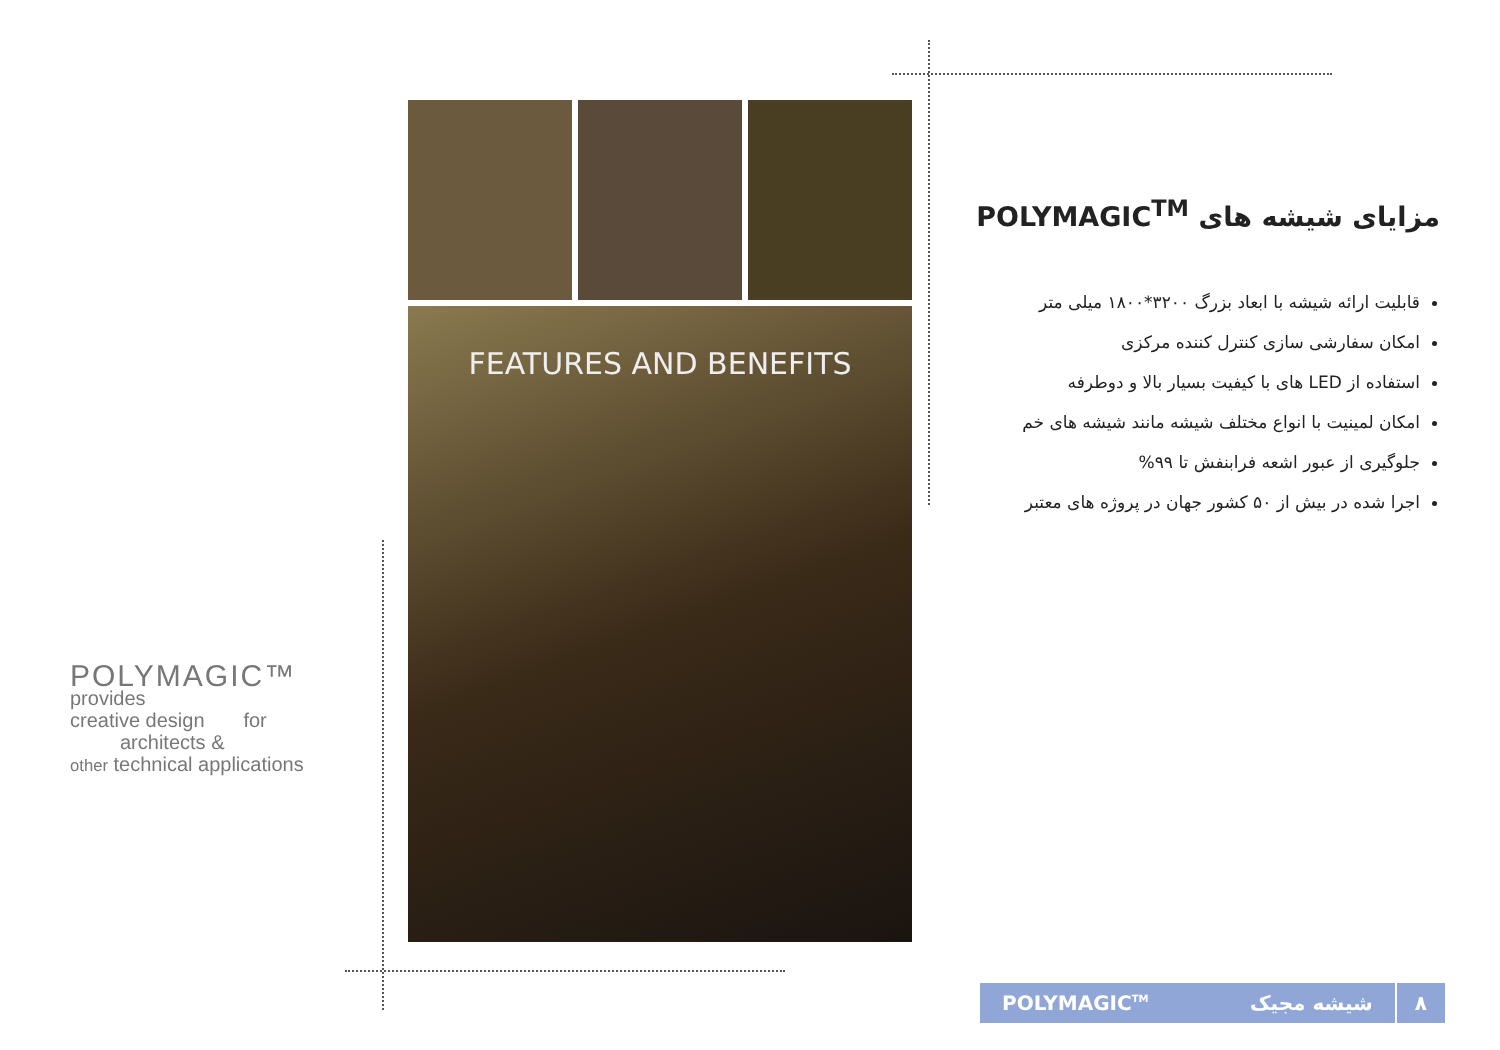POLYMAGIC™
provides
creative design for
architects &
other technical applications
FEATURES AND BENEFITS
مزایای شیشه های POLYMAGIC<sup>TM</sup>
قابلیت ارائه شیشه با ابعاد بزرگ ۳۲۰۰*۱۸۰۰ میلی متر
امکان سفارشی سازی کنترل کننده مرکزی
استفاده از LED های با کیفیت بسیار بالا و دوطرفه
امکان لمینیت با انواع مختلف شیشه مانند شیشه های خم
جلوگیری از عبور اشعه فرابنفش تا ۹۹%
اجرا شده در بیش از ۵۰ کشور جهان در پروژه های معتبر
POLYMAGIC<sup>TM</sup> شیشه مجیک ۸